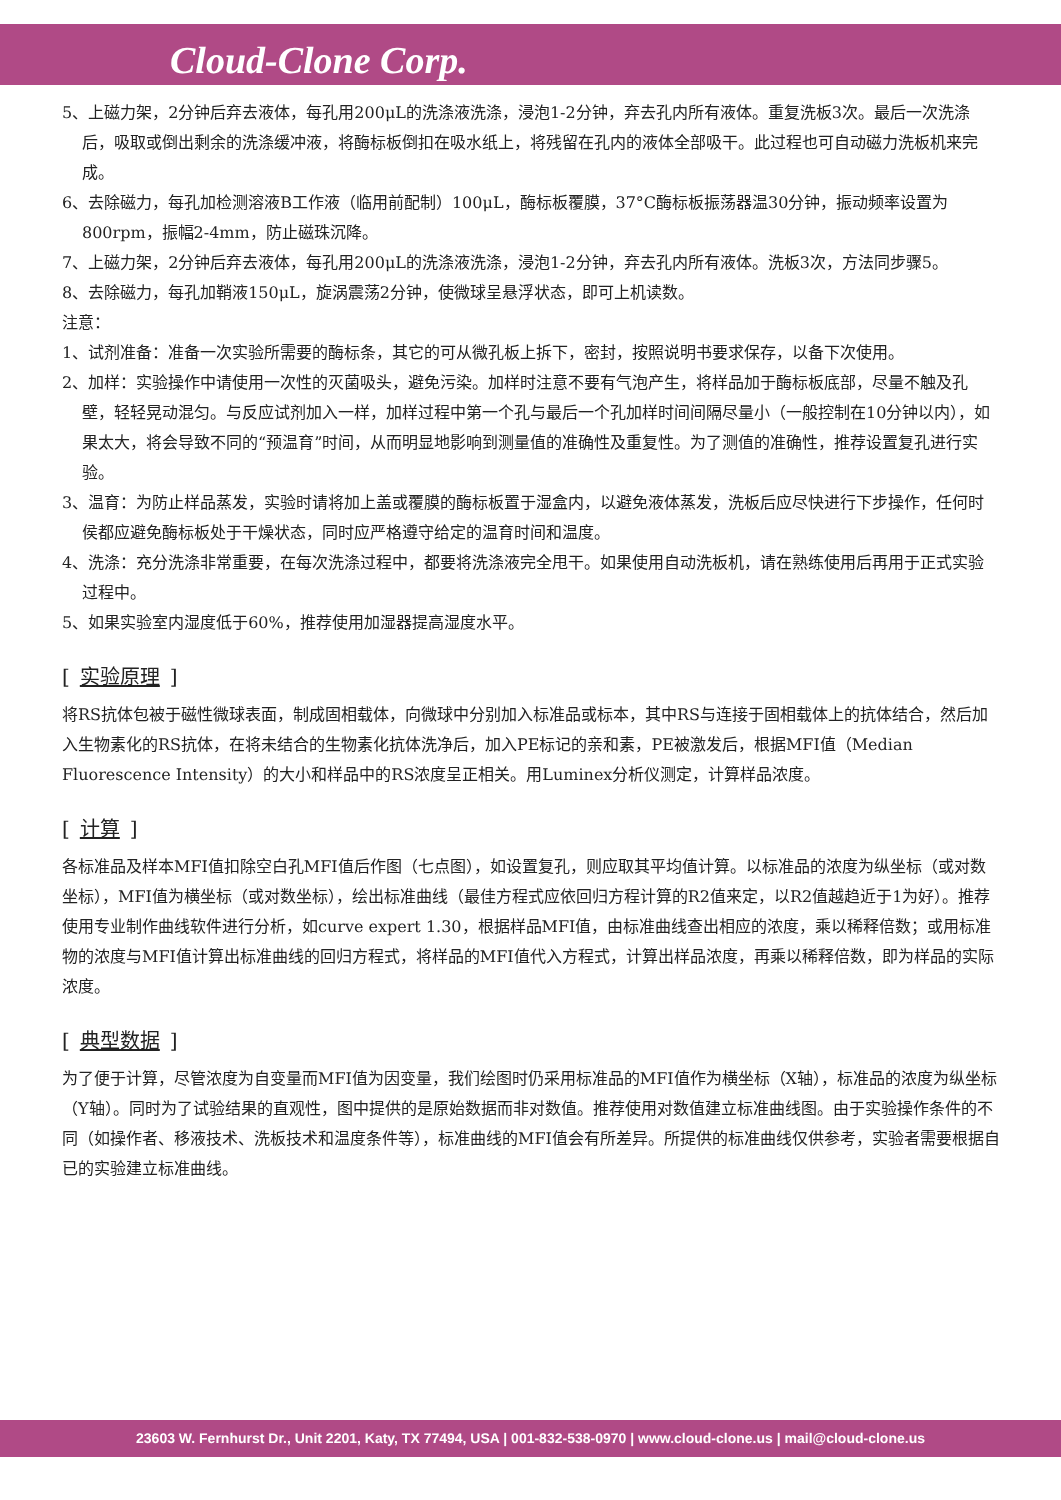Cloud-Clone Corp.
5、上磁力架，2分钟后弃去液体，每孔用200μL的洗涤液洗涤，浸泡1-2分钟，弃去孔内所有液体。重复洗板3次。最后一次洗涤后，吸取或倒出剩余的洗涤缓冲液，将酶标板倒扣在吸水纸上，将残留在孔内的液体全部吸干。此过程也可自动磁力洗板机来完成。
6、去除磁力，每孔加检测溶液B工作液（临用前配制）100μL，酶标板覆膜，37°C酶标板振荡器温30分钟，振动频率设置为800rpm，振幅2-4mm，防止磁珠沉降。
7、上磁力架，2分钟后弃去液体，每孔用200μL的洗涤液洗涤，浸泡1-2分钟，弃去孔内所有液体。洗板3次，方法同步骤5。
8、去除磁力，每孔加鞘液150μL，旋涡震荡2分钟，使微球呈悬浮状态，即可上机读数。
注意：
1、试剂准备：准备一次实验所需要的酶标条，其它的可从微孔板上拆下，密封，按照说明书要求保存，以备下次使用。
2、加样：实验操作中请使用一次性的灭菌吸头，避免污染。加样时注意不要有气泡产生，将样品加于酶标板底部，尽量不触及孔壁，轻轻晃动混匀。与反应试剂加入一样，加样过程中第一个孔与最后一个孔加样时间间隔尽量小（一般控制在10分钟以内），如果太大，将会导致不同的“预温育”时间，从而明显地影响到测量值的准确性及重复性。为了测值的准确性，推荐设置复孔进行实验。
3、温育：为防止样品蒸发，实验时请将加上盖或覆膜的酶标板置于湿盒内，以避免液体蒸发，洗板后应尽快进行下步操作，任何时侯都应避免酶标板处于干燥状态，同时应严格遵守给定的温育时间和温度。
4、洗涤：充分洗涤非常重要，在每次洗涤过程中，都要将洗涤液完全甩干。如果使用自动洗板机，请在熟练使用后再用于正式实验过程中。
5、如果实验室内湿度低于60%，推荐使用加湿器提高湿度水平。
[实验原理]
将RS抗体包被于磁性微球表面，制成固相载体，向微球中分别加入标准品或标本，其中RS与连接于固相载体上的抗体结合，然后加入生物素化的RS抗体，在将未结合的生物素化抗体洗净后，加入PE标记的亲和素，PE被激发后，根据MFI值（Median Fluorescence Intensity）的大小和样品中的RS浓度呈正相关。用Luminex分析仪测定，计算样品浓度。
[计算]
各标准品及样本MFI值扣除空白孔MFI值后作图（七点图），如设置复孔，则应取其平均值计算。以标准品的浓度为纵坐标（或对数坐标），MFI值为横坐标（或对数坐标），绘出标准曲线（最佳方程式应依回归方程计算的R2值来定，以R2值越趋近于1为好）。推荐使用专业制作曲线软件进行分析，如curve expert 1.30，根据样品MFI值，由标准曲线查出相应的浓度，乘以稀释倍数；或用标准物的浓度与MFI值计算出标准曲线的回归方程式，将样品的MFI值代入方程式，计算出样品浓度，再乘以稀释倍数，即为样品的实际浓度。
[典型数据]
为了便于计算，尽管浓度为自变量而MFI值为因变量，我们绘图时仍采用标准品的MFI值作为横坐标（X轴），标准品的浓度为纵坐标（Y轴）。同时为了试验结果的直观性，图中提供的是原始数据而非对数值。推荐使用对数值建立标准曲线图。由于实验操作条件的不同（如操作者、移液技术、洗板技术和温度条件等），标准曲线的MFI值会有所差异。所提供的标准曲线仅供参考，实验者需要根据自已的实验建立标准曲线。
23603 W. Fernhurst Dr., Unit 2201, Katy, TX 77494, USA | 001-832-538-0970 | www.cloud-clone.us | mail@cloud-clone.us